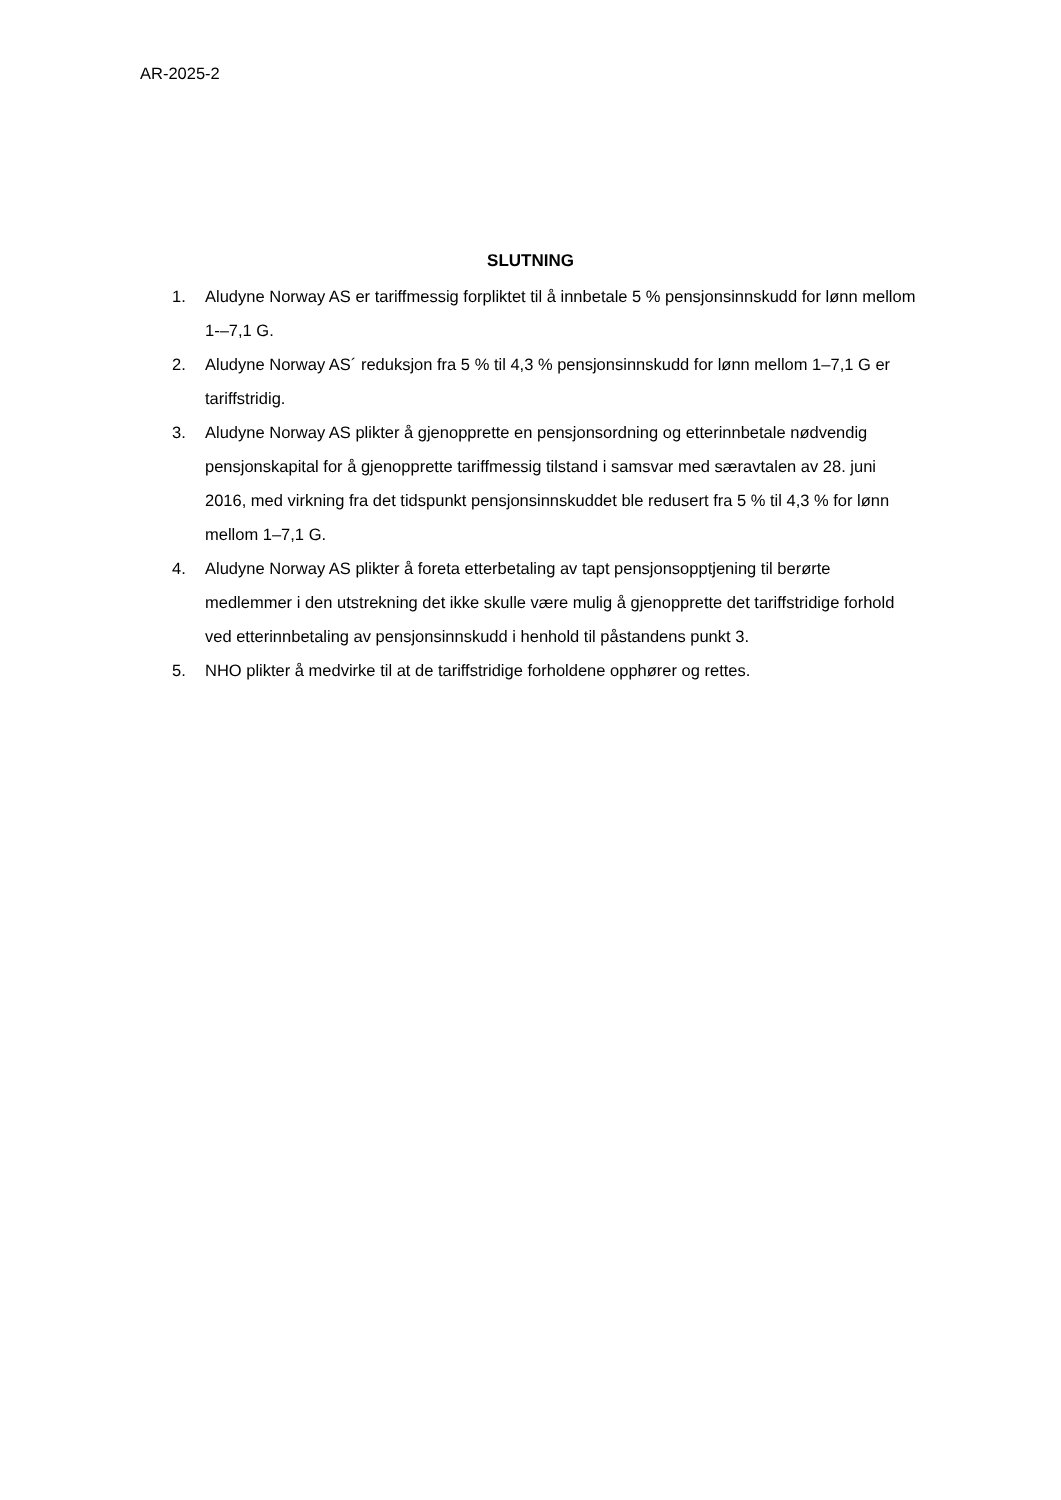AR-2025-2
SLUTNING
1. Aludyne Norway AS er tariffmessig forpliktet til å innbetale 5 % pensjonsinnskudd for lønn mellom 1-–7,1 G.
2. Aludyne Norway AS´ reduksjon fra 5 % til 4,3 % pensjonsinnskudd for lønn mellom 1–7,1 G er tariffstridig.
3. Aludyne Norway AS plikter å gjenopprette en pensjonsordning og etterinnbetale nødvendig pensjonskapital for å gjenopprette tariffmessig tilstand i samsvar med særavtalen av 28. juni 2016, med virkning fra det tidspunkt pensjonsinnskuddet ble redusert fra 5 % til 4,3 % for lønn mellom 1–7,1 G.
4. Aludyne Norway AS plikter å foreta etterbetaling av tapt pensjonsopptjening til berørte medlemmer i den utstrekning det ikke skulle være mulig å gjenopprette det tariffstridige forhold ved etterinnbetaling av pensjonsinnskudd i henhold til påstandens punkt 3.
5. NHO plikter å medvirke til at de tariffstridige forholdene opphører og rettes.